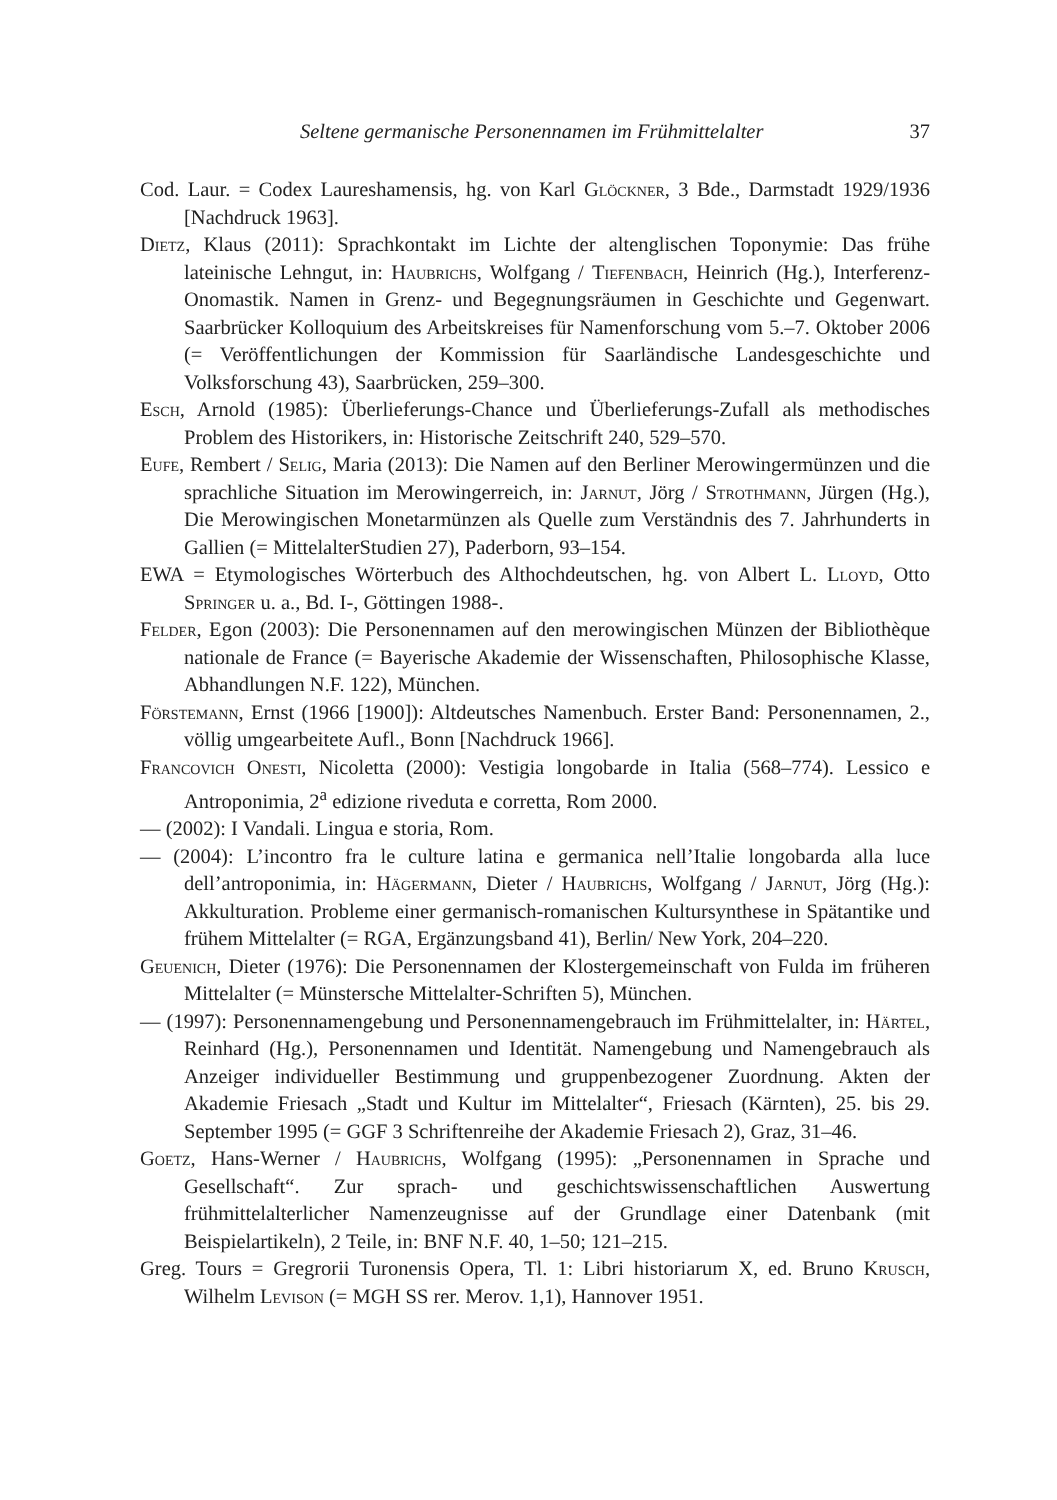Seltene germanische Personennamen im Frühmittelalter 37
Cod. Laur. = Codex Laureshamensis, hg. von Karl Glöckner, 3 Bde., Darmstadt 1929/1936 [Nachdruck 1963].
Dietz, Klaus (2011): Sprachkontakt im Lichte der altenglischen Toponymie: Das frühe lateinische Lehngut, in: Haubrichs, Wolfgang / Tiefenbach, Heinrich (Hg.), Interferenz-Onomastik. Namen in Grenz- und Begegnungsräumen in Geschichte und Gegenwart. Saarbrücker Kolloquium des Arbeitskreises für Namenforschung vom 5.–7. Oktober 2006 (= Veröffentlichungen der Kommission für Saarländische Landesgeschichte und Volksforschung 43), Saarbrücken, 259–300.
Esch, Arnold (1985): Überlieferungs-Chance und Überlieferungs-Zufall als methodisches Problem des Historikers, in: Historische Zeitschrift 240, 529–570.
Eufe, Rembert / Selig, Maria (2013): Die Namen auf den Berliner Merowingermünzen und die sprachliche Situation im Merowingerreich, in: Jarnut, Jörg / Strothmann, Jürgen (Hg.), Die Merowingischen Monetarmünzen als Quelle zum Verständnis des 7. Jahrhunderts in Gallien (= MittelalterStudien 27), Paderborn, 93–154.
EWA = Etymologisches Wörterbuch des Althochdeutschen, hg. von Albert L. Lloyd, Otto Springer u. a., Bd. I-, Göttingen 1988-.
Felder, Egon (2003): Die Personennamen auf den merowingischen Münzen der Bibliothèque nationale de France (= Bayerische Akademie der Wissenschaften, Philosophische Klasse, Abhandlungen N.F. 122), München.
Förstemann, Ernst (1966 [1900]): Altdeutsches Namenbuch. Erster Band: Personennamen, 2., völlig umgearbeitete Aufl., Bonn [Nachdruck 1966].
Francovich Onesti, Nicoletta (2000): Vestigia longobarde in Italia (568–774). Lessico e Antroponimia, 2<sup>a</sup> edizione riveduta e corretta, Rom 2000.
— (2002): I Vandali. Lingua e storia, Rom.
— (2004): L’incontro fra le culture latina e germanica nell’Italie longobarda alla luce dell’antroponimia, in: Hägermann, Dieter / Haubrichs, Wolfgang / Jarnut, Jörg (Hg.): Akkulturation. Probleme einer germanisch-romanischen Kultursynthese in Spätantike und frühem Mittelalter (= RGA, Ergänzungsband 41), Berlin/ New York, 204–220.
Geuenich, Dieter (1976): Die Personennamen der Klostergemeinschaft von Fulda im früheren Mittelalter (= Münstersche Mittelalter-Schriften 5), München.
— (1997): Personennamengebung und Personennamengebrauch im Frühmittelalter, in: Härtel, Reinhard (Hg.), Personennamen und Identität. Namengebung und Namengebrauch als Anzeiger individueller Bestimmung und gruppenbezogener Zuordnung. Akten der Akademie Friesach „Stadt und Kultur im Mittelalter“, Friesach (Kärnten), 25. bis 29. September 1995 (= GGF 3 Schriftenreihe der Akademie Friesach 2), Graz, 31–46.
Goetz, Hans-Werner / Haubrichs, Wolfgang (1995): „Personennamen in Sprache und Gesellschaft“. Zur sprach- und geschichtswissenschaftlichen Auswertung frühmittelalterlicher Namenzeugnisse auf der Grundlage einer Datenbank (mit Beispielartikeln), 2 Teile, in: BNF N.F. 40, 1–50; 121–215.
Greg. Tours = Gregrorii Turonensis Opera, Tl. 1: Libri historiarum X, ed. Bruno Krusch, Wilhelm Levison (= MGH SS rer. Merov. 1,1), Hannover 1951.